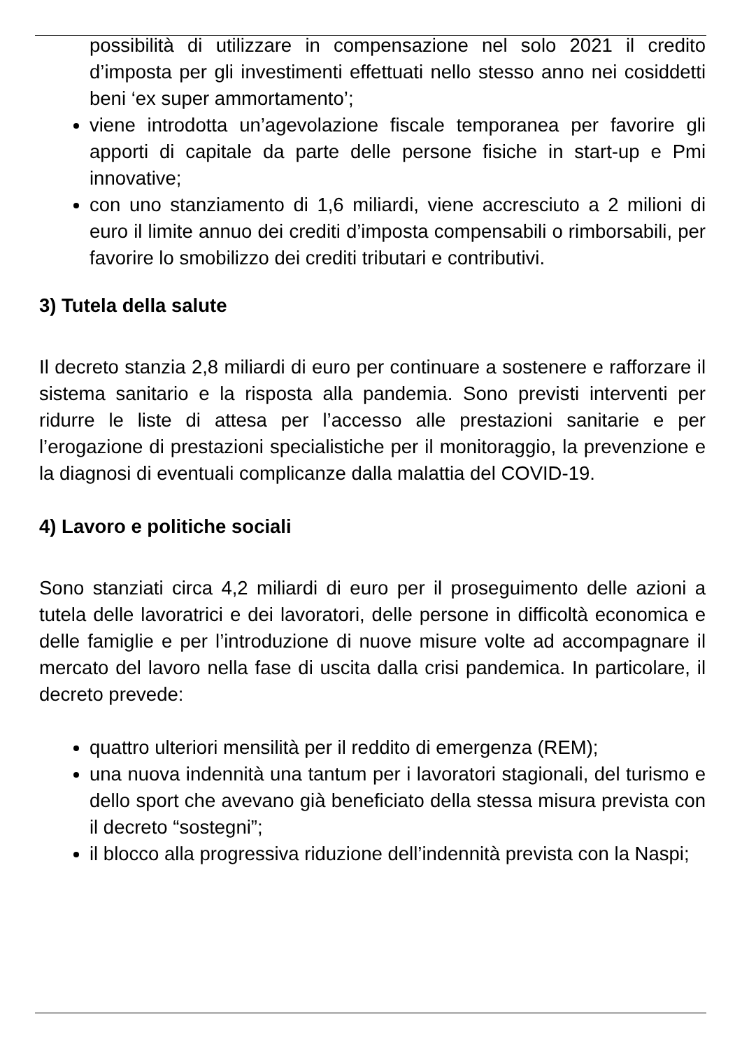possibilità di utilizzare in compensazione nel solo 2021 il credito d’imposta per gli investimenti effettuati nello stesso anno nei cosiddetti beni ‘ex super ammortamento’;
viene introdotta un’agevolazione fiscale temporanea per favorire gli apporti di capitale da parte delle persone fisiche in start-up e Pmi innovative;
con uno stanziamento di 1,6 miliardi, viene accresciuto a 2 milioni di euro il limite annuo dei crediti d’imposta compensabili o rimborsabili, per favorire lo smobilizzo dei crediti tributari e contributivi.
3) Tutela della salute
Il decreto stanzia 2,8 miliardi di euro per continuare a sostenere e rafforzare il sistema sanitario e la risposta alla pandemia. Sono previsti interventi per ridurre le liste di attesa per l’accesso alle prestazioni sanitarie e per l’erogazione di prestazioni specialistiche per il monitoraggio, la prevenzione e la diagnosi di eventuali complicanze dalla malattia del COVID-19.
4) Lavoro e politiche sociali
Sono stanziati circa 4,2 miliardi di euro per il proseguimento delle azioni a tutela delle lavoratrici e dei lavoratori, delle persone in difficoltà economica e delle famiglie e per l’introduzione di nuove misure volte ad accompagnare il mercato del lavoro nella fase di uscita dalla crisi pandemica. In particolare, il decreto prevede:
quattro ulteriori mensilità per il reddito di emergenza (REM);
una nuova indennità una tantum per i lavoratori stagionali, del turismo e dello sport che avevano già beneficiato della stessa misura prevista con il decreto “sostegni”;
il blocco alla progressiva riduzione dell’indennità prevista con la Naspi;